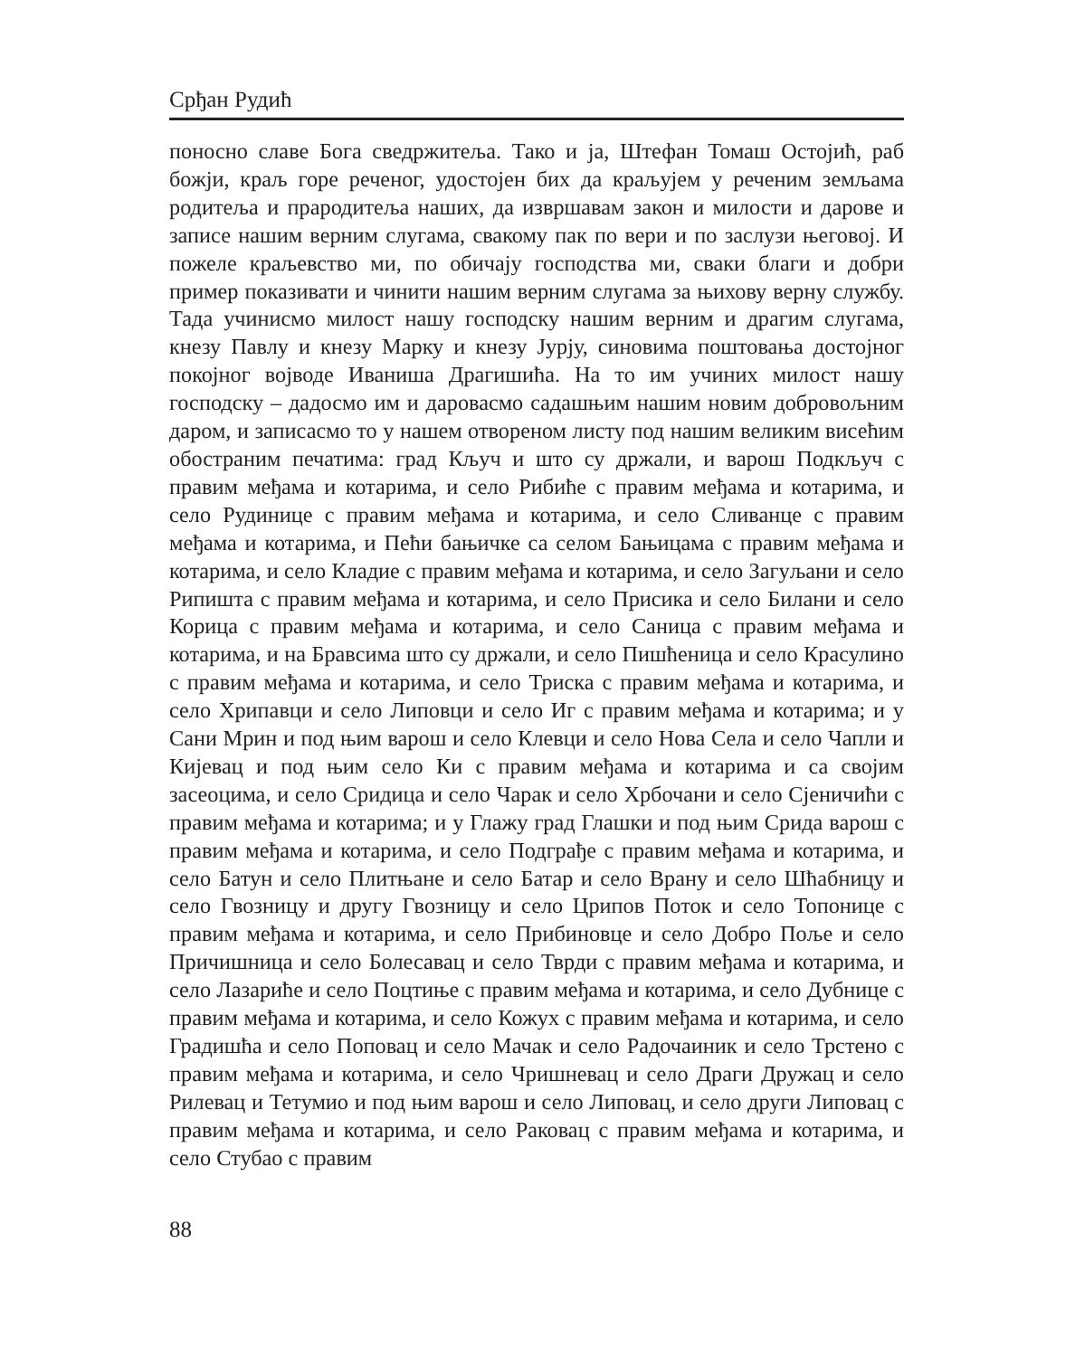Срђан Рудић
поносно славе Бога сведржитеља. Тако и ја, Штефан Томаш Остојић, раб божји, краљ горе реченог, удостојен бих да краљујем у реченим земљама родитеља и прародитеља наших, да извршавам закон и милости и дарове и записе нашим верним слугама, свакому пак по вери и по заслузи његовој. И пожеле краљевство ми, по обичају господства ми, сваки благи и добри пример показивати и чинити нашим верним слугама за њихову верну службу. Тада учинисмо милост нашу господску нашим верним и драгим слугама, кнезу Павлу и кнезу Марку и кнезу Јурју, синовима поштовања достојног покојног војводе Иваниша Драгишића. На то им учиних милост нашу господску – дадосмо им и даровасмо садашњим нашим новим добровољним даром, и записасмо то у нашем отвореном листу под нашим великим висећим обостраним печатима: град Кључ и што су држали, и варош Подкључ с правим међама и котарима, и село Рибиће с правим међама и котарима, и село Рудинице с правим међама и котарима, и село Сливанце с правим међама и котарима, и Пећи бањичке са селом Бањицама с правим међама и котарима, и село Кладие с правим међама и котарима, и село Загуљани и село Рипишта с правим међама и котарима, и село Присика и село Билани и село Корица с правим међама и котарима, и село Саница с правим међама и котарима, и на Бравсима што су држали, и село Пишћеница и село Красулино с правим међама и котарима, и село Триска с правим међама и котарима, и село Хрипавци и село Липовци и село Иг с правим међама и котарима; и у Сани Мрин и под њим варош и село Клевци и село Нова Села и село Чапли и Кијевац и под њим село Ки с правим међама и котарима и са својим засеоцима, и село Сридица и село Чарак и село Хрбочани и село Сјеничићи с правим међама и котарима; и у Глажу град Глашки и под њим Срида варош с правим међама и котарима, и село Подграђе с правим међама и котарима, и село Батун и село Плитњане и село Батар и село Врану и село Шћабницу и село Гвозницу и другу Гвозницу и село Црипов Поток и село Топонице с правим међама и котарима, и село Прибиновце и село Добро Поље и село Причишница и село Болесавац и село Тврди с правим међама и котарима, и село Лазариће и село Поцтиње с правим међама и котарима, и село Дубнице с правим међама и котарима, и село Кожух с правим међама и котарима, и село Градишћа и село Поповац и село Мачак и село Радочаиник и село Трстено с правим међама и котарима, и село Чришневац и село Драги Дружац и село Рилевац и Тетумио и под њим варош и село Липовац, и село други Липовац с правим међама и котарима, и село Раковац с правим међама и котарима, и село Стубао с правим
88